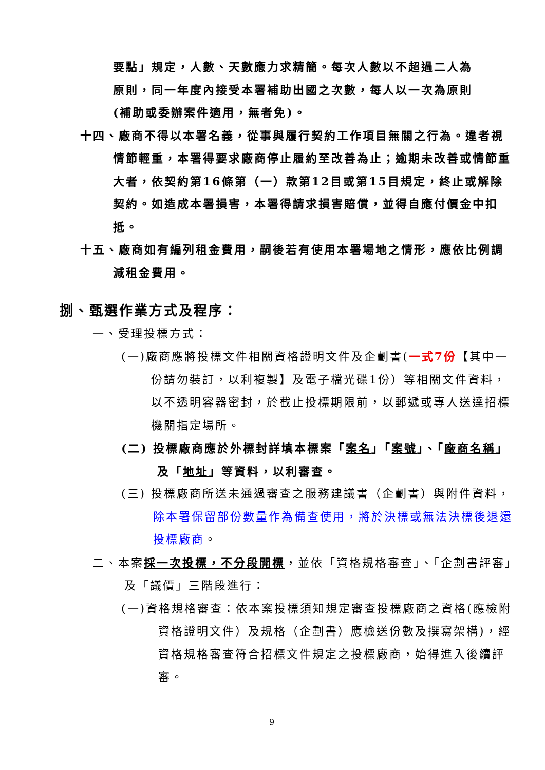要點」規定，人數、天數應力求精簡。每次人數以不超過二人為原則，同一年度內接受本署補助出國之次數，每人以一次為原則(補助或委辦案件適用，無者免)。
十四、廠商不得以本署名義，從事與履行契約工作項目無關之行為。違者視情節輕重，本署得要求廠商停止履約至改善為止；逾期未改善或情節重大者，依契約第16條第（一）款第12目或第15目規定，終止或解除契約。如造成本署損害，本署得請求損害賠償，並得自應付價金中扣抵。
十五、廠商如有編列租金費用，嗣後若有使用本署場地之情形，應依比例調減租金費用。
捌、甄選作業方式及程序：
一、受理投標方式：
(一)廠商應將投標文件相關資格證明文件及企劃書(一式7份【其中一份請勿裝訂，以利複製】及電子檔光碟1份）等相關文件資料，以不透明容器密封，於截止投標期限前，以郵遞或專人送達招標機關指定場所。
(二) 投標廠商應於外標封詳填本標案「案名」「案號」、「廠商名稱」及「地址」等資料，以利審查。
(三) 投標廠商所送未通過審查之服務建議書（企劃書）與附件資料，除本署保留部份數量作為備查使用，將於決標或無法決標後退還投標廠商。
二、本案採一次投標，不分段開標，並依「資格規格審查」、「企劃書評審」及「議價」三階段進行：
(一)資格規格審查：依本案投標須知規定審查投標廠商之資格(應檢附資格證明文件）及規格（企劃書）應檢送份數及撰寫架構)，經資格規格審查符合招標文件規定之投標廠商，始得進入後續評審。
9